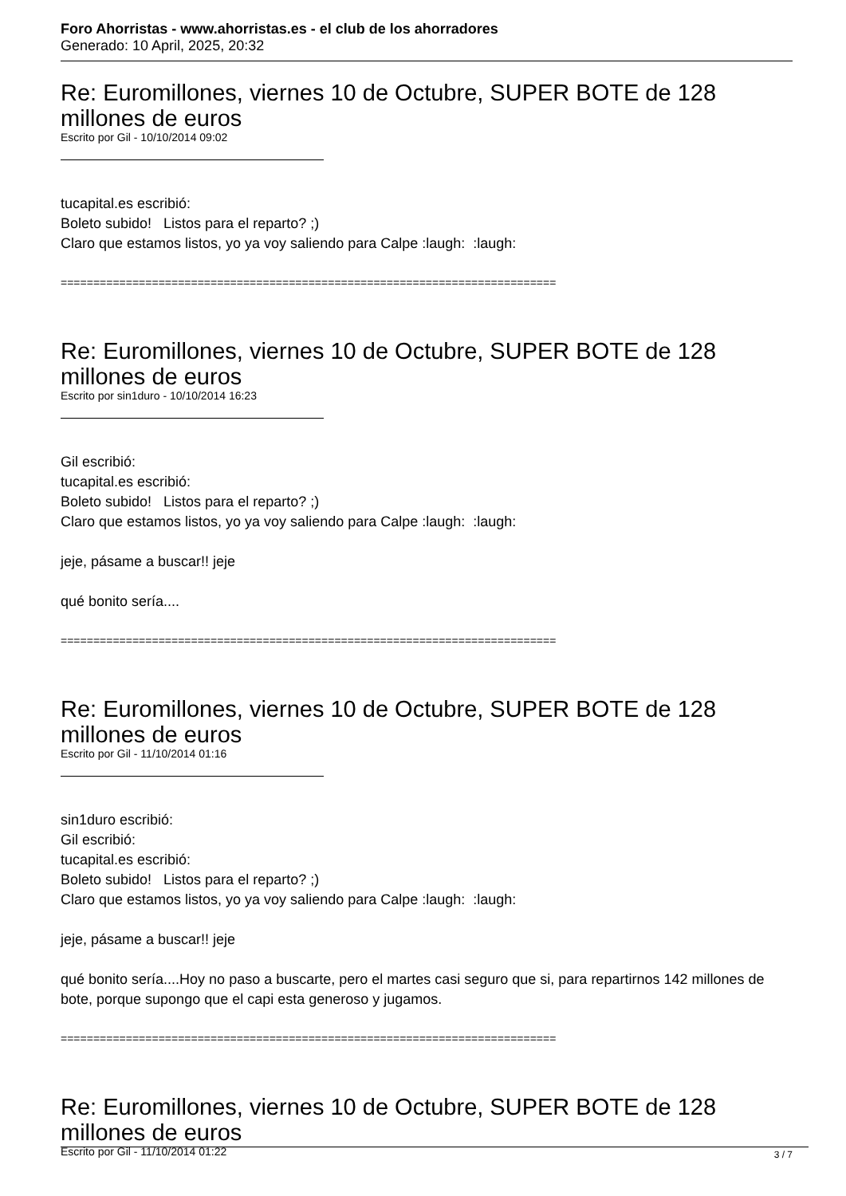Foro Ahorristas - www.ahorristas.es - el club de los ahorradores
Generado: 10 April, 2025, 20:32
Re: Euromillones, viernes 10 de Octubre, SUPER BOTE de 128 millones de euros
Escrito por Gil - 10/10/2014 09:02
tucapital.es escribió:
Boleto subido! Listos para el reparto? ;)
Claro que estamos listos, yo ya voy saliendo para Calpe :laugh: :laugh:
============================================================================
Re: Euromillones, viernes 10 de Octubre, SUPER BOTE de 128 millones de euros
Escrito por sin1duro - 10/10/2014 16:23
Gil escribió:
tucapital.es escribió:
Boleto subido! Listos para el reparto? ;)
Claro que estamos listos, yo ya voy saliendo para Calpe :laugh: :laugh:
jeje, pásame a buscar!! jeje
qué bonito sería....
============================================================================
Re: Euromillones, viernes 10 de Octubre, SUPER BOTE de 128 millones de euros
Escrito por Gil - 11/10/2014 01:16
sin1duro escribió:
Gil escribió:
tucapital.es escribió:
Boleto subido! Listos para el reparto? ;)
Claro que estamos listos, yo ya voy saliendo para Calpe :laugh: :laugh:
jeje, pásame a buscar!! jeje
qué bonito sería....Hoy no paso a buscarte, pero el martes casi seguro que si, para repartirnos 142 millones de bote, porque supongo que el capi esta generoso y jugamos.
============================================================================
Re: Euromillones, viernes 10 de Octubre, SUPER BOTE de 128 millones de euros
Escrito por Gil - 11/10/2014 01:22
3 / 7